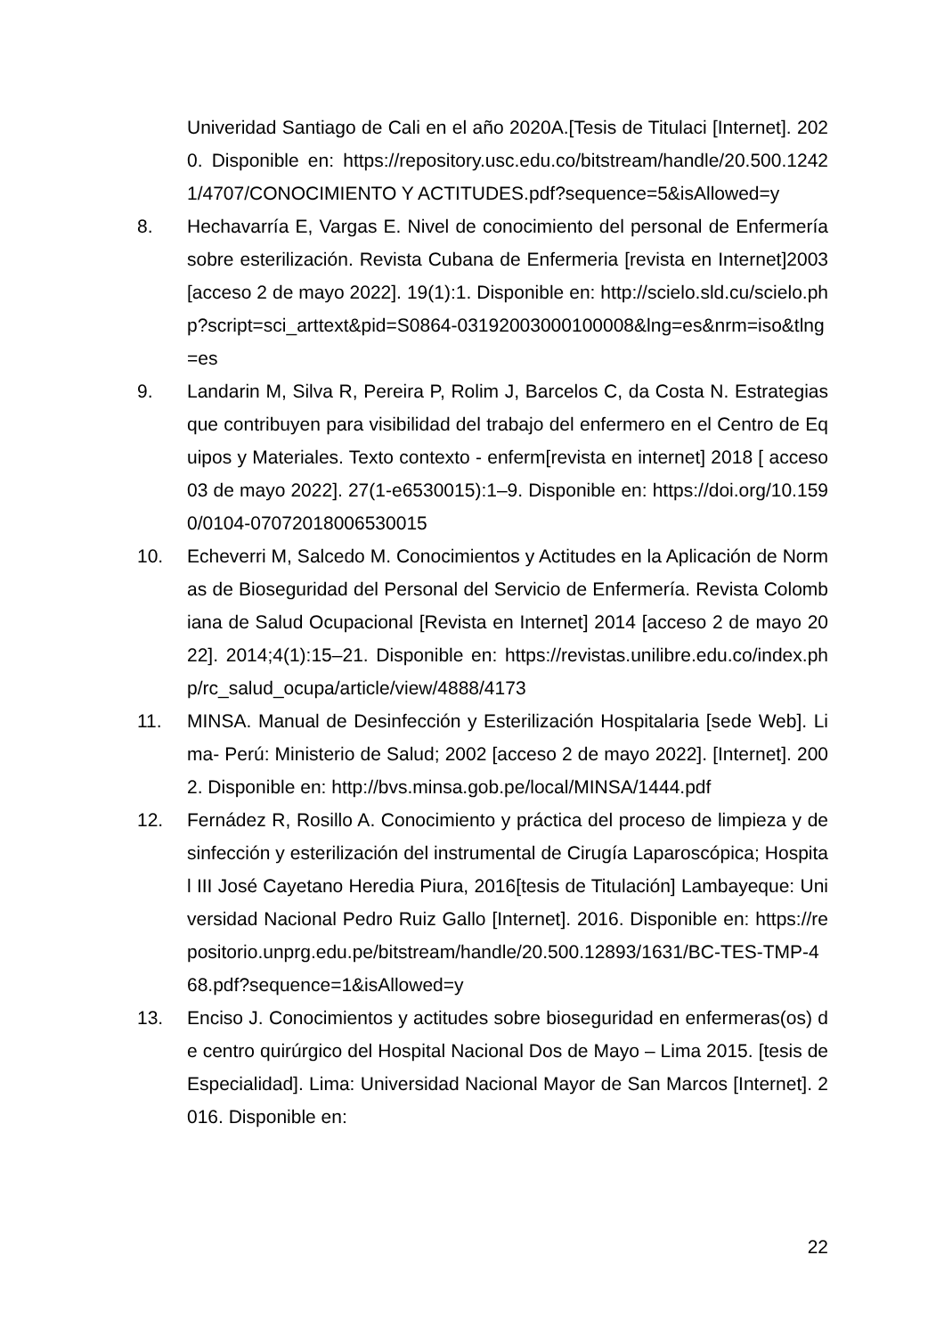Univeridad Santiago de Cali en el año 2020A.[Tesis de Titulaci [Internet]. 2020. Disponible en: https://repository.usc.edu.co/bitstream/handle/20.500.12421/4707/CONOCIMIENTO Y ACTITUDES.pdf?sequence=5&isAllowed=y
8. Hechavarría E, Vargas E. Nivel de conocimiento del personal de Enfermería sobre esterilización. Revista Cubana de Enfermeria [revista en Internet]2003[acceso 2 de mayo 2022]. 19(1):1. Disponible en: http://scielo.sld.cu/scielo.php?script=sci_arttext&pid=S0864-03192003000100008&lng=es&nrm=iso&tlng=es
9. Landarin M, Silva R, Pereira P, Rolim J, Barcelos C, da Costa N. Estrategias que contribuyen para visibilidad del trabajo del enfermero en el Centro de Equipos y Materiales. Texto contexto - enferm[revista en internet] 2018 [ acceso 03 de mayo 2022]. 27(1-e6530015):1–9. Disponible en: https://doi.org/10.1590/0104-07072018006530015
10. Echeverri M, Salcedo M. Conocimientos y Actitudes en la Aplicación de Normas de Bioseguridad del Personal del Servicio de Enfermería. Revista Colombiana de Salud Ocupacional [Revista en Internet] 2014 [acceso 2 de mayo 2022]. 2014;4(1):15–21. Disponible en: https://revistas.unilibre.edu.co/index.php/rc_salud_ocupa/article/view/4888/4173
11. MINSA. Manual de Desinfección y Esterilización Hospitalaria [sede Web]. Lima- Perú: Ministerio de Salud; 2002 [acceso 2 de mayo 2022]. [Internet]. 2002. Disponible en: http://bvs.minsa.gob.pe/local/MINSA/1444.pdf
12. Fernádez R, Rosillo A. Conocimiento y práctica del proceso de limpieza y desinfección y esterilización del instrumental de Cirugía Laparoscópica; Hospital III José Cayetano Heredia Piura, 2016[tesis de Titulación] Lambayeque: Universidad Nacional Pedro Ruiz Gallo [Internet]. 2016. Disponible en: https://repositorio.unprg.edu.pe/bitstream/handle/20.500.12893/1631/BC-TES-TMP-468.pdf?sequence=1&isAllowed=y
13. Enciso J. Conocimientos y actitudes sobre bioseguridad en enfermeras(os) de centro quirúrgico del Hospital Nacional Dos de Mayo – Lima 2015. [tesis de Especialidad]. Lima: Universidad Nacional Mayor de San Marcos [Internet]. 2016. Disponible en:
22